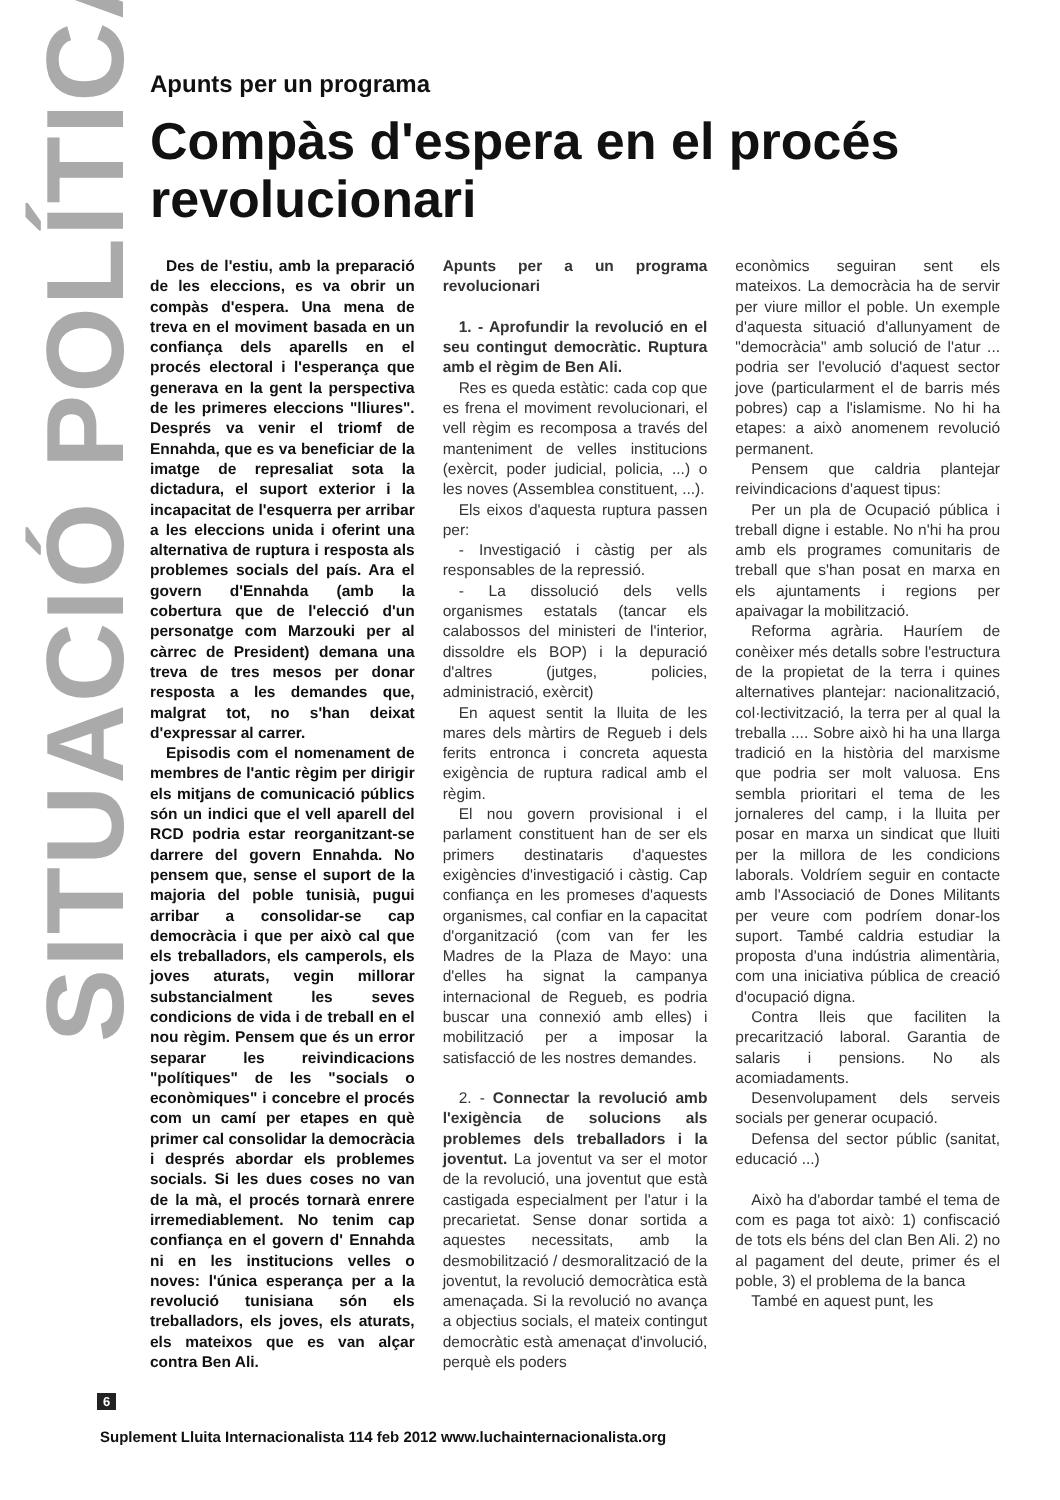SITUACIÓ POLÍTICA
Apunts per un programa
Compàs d'espera en el procés revolucionari
Des de l'estiu, amb la preparació de les eleccions, es va obrir un compàs d'espera. Una mena de treva en el moviment basada en un confiança dels aparells en el procés electoral i l'esperança que generava en la gent la perspectiva de les primeres eleccions "lliures". Després va venir el triomf de Ennahda, que es va beneficiar de la imatge de represaliat sota la dictadura, el suport exterior i la incapacitat de l'esquerra per arribar a les eleccions unida i oferint una alternativa de ruptura i resposta als problemes socials del país. Ara el govern d'Ennahda (amb la cobertura que de l'elecció d'un personatge com Marzouki per al càrrec de President) demana una treva de tres mesos per donar resposta a les demandes que, malgrat tot, no s'han deixat d'expressar al carrer.
Episodis com el nomenament de membres de l'antic règim per dirigir els mitjans de comunicació públics són un indici que el vell aparell del RCD podria estar reorganitzant-se darrere del govern Ennahda. No pensem que, sense el suport de la majoria del poble tunisià, pugui arribar a consolidar-se cap democràcia i que per això cal que els treballadors, els camperols, els joves aturats, vegin millorar substancialment les seves condicions de vida i de treball en el nou règim. Pensem que és un error separar les reivindicacions "polítiques" de les "socials o econòmiques" i concebre el procés com un camí per etapes en què primer cal consolidar la democràcia i després abordar els problemes socials. Si les dues coses no van de la mà, el procés tornarà enrere irremediablement. No tenim cap confiança en el govern d' Ennahda ni en les institucions velles o noves: l'única esperança per a la revolució tunisiana són els treballadors, els joves, els aturats, els mateixos que es van alçar contra Ben Ali.
Apunts per a un programa revolucionari
1. - Aprofundir la revolució en el seu contingut democràtic. Ruptura amb el règim de Ben Ali.
Res es queda estàtic: cada cop que es frena el moviment revolucionari, el vell règim es recomposa a través del manteniment de velles institucions (exèrcit, poder judicial, policia, ...) o les noves (Assemblea constituent, ...).
Els eixos d'aquesta ruptura passen per:
- Investigació i càstig per als responsables de la repressió.
- La dissolució dels vells organismes estatals (tancar els calabossos del ministeri de l'interior, dissoldre els BOP) i la depuració d'altres (jutges, policies, administració, exèrcit)
En aquest sentit la lluita de les mares dels màrtirs de Regueb i dels ferits entronca i concreta aquesta exigència de ruptura radical amb el règim.
El nou govern provisional i el parlament constituent han de ser els primers destinataris d'aquestes exigències d'investigació i càstig. Cap confiança en les promeses d'aquests organismes, cal confiar en la capacitat d'organització (com van fer les Madres de la Plaza de Mayo: una d'elles ha signat la campanya internacional de Regueb, es podria buscar una connexió amb elles) i mobilització per a imposar la satisfacció de les nostres demandes.
2. - Connectar la revolució amb l'exigència de solucions als problemes dels treballadors i la joventut. La joventut va ser el motor de la revolució, una joventut que està castigada especialment per l'atur i la precarietat. Sense donar sortida a aquestes necessitats, amb la desmobilització / desmoralització de la joventut, la revolució democràtica està amenaçada. Si la revolució no avança a objectius socials, el mateix contingut democràtic està amenaçat d'involució, perquè els poders
econòmics seguiran sent els mateixos. La democràcia ha de servir per viure millor el poble. Un exemple d'aquesta situació d'allunyament de "democràcia" amb solució de l'atur ... podria ser l'evolució d'aquest sector jove (particularment el de barris més pobres) cap a l'islamisme. No hi ha etapes: a això anomenem revolució permanent.
Pensem que caldria plantejar reivindicacions d'aquest tipus:
Per un pla de Ocupació pública i treball digne i estable. No n'hi ha prou amb els programes comunitaris de treball que s'han posat en marxa en els ajuntaments i regions per apaivagar la mobilització.
Reforma agrària. Hauríem de conèixer més detalls sobre l'estructura de la propietat de la terra i quines alternatives plantejar: nacionalització, col·lectivització, la terra per al qual la treballa .... Sobre això hi ha una llarga tradició en la història del marxisme que podria ser molt valuosa. Ens sembla prioritari el tema de les jornaleres del camp, i la lluita per posar en marxa un sindicat que lluiti per la millora de les condicions laborals. Voldríem seguir en contacte amb l'Associació de Dones Militants per veure com podríem donar-los suport. També caldria estudiar la proposta d'una indústria alimentària, com una iniciativa pública de creació d'ocupació digna.
Contra lleis que faciliten la precarització laboral. Garantia de salaris i pensions. No als acomiadaments.
Desenvolupament dels serveis socials per generar ocupació.
Defensa del sector públic (sanitat, educació ...)
Això ha d'abordar també el tema de com es paga tot això: 1) confiscació de tots els béns del clan Ben Ali. 2) no al pagament del deute, primer és el poble, 3) el problema de la banca
També en aquest punt, les
6
Suplement Lluita Internacionalista 114 feb 2012 www.luchainternacionalista.org